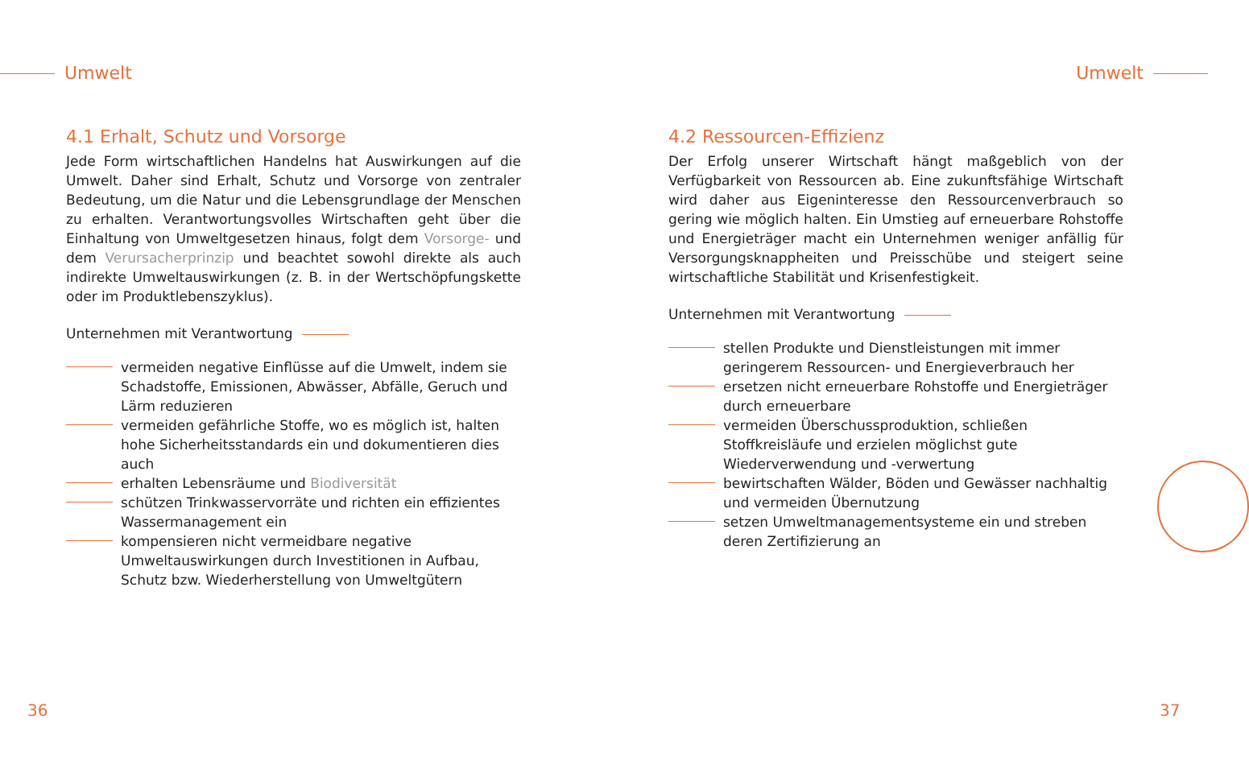Umwelt Umwelt
4.1 Erhalt, Schutz und Vorsorge
Jede Form wirtschaftlichen Handelns hat Auswirkungen auf die Umwelt. Daher sind Erhalt, Schutz und Vorsorge von zentraler Bedeutung, um die Natur und die Lebensgrundlage der Menschen zu erhalten. Verantwortungsvolles Wirtschaften geht über die Einhaltung von Umweltgesetzen hinaus, folgt dem Vorsorge- und dem Verursacherprinzip und beachtet sowohl direkte als auch indirekte Umweltauswirkungen (z. B. in der Wertschöpfungskette oder im Produktlebenszyklus).
Unternehmen mit Verantwortung
vermeiden negative Einflüsse auf die Umwelt, indem sie Schadstoffe, Emissionen, Abwässer, Abfälle, Geruch und Lärm reduzieren
vermeiden gefährliche Stoffe, wo es möglich ist, halten hohe Sicherheitsstandards ein und dokumentieren dies auch
erhalten Lebensräume und Biodiversität
schützen Trinkwasservorräte und richten ein effizientes Wassermanagement ein
kompensieren nicht vermeidbare negative Umweltauswirkungen durch Investitionen in Aufbau, Schutz bzw. Wiederherstellung von Umweltgütern
4.2 Ressourcen-Effizienz
Der Erfolg unserer Wirtschaft hängt maßgeblich von der Verfügbarkeit von Ressourcen ab. Eine zukunftsfähige Wirtschaft wird daher aus Eigeninteresse den Ressourcenverbrauch so gering wie möglich halten. Ein Umstieg auf erneuerbare Rohstoffe und Energieträger macht ein Unternehmen weniger anfällig für Versorgungsknappheiten und Preisschübe und steigert seine wirtschaftliche Stabilität und Krisenfestigkeit.
Unternehmen mit Verantwortung
stellen Produkte und Dienstleistungen mit immer geringerem Ressourcen- und Energieverbrauch her
ersetzen nicht erneuerbare Rohstoffe und Energieträger durch erneuerbare
vermeiden Überschussproduktion, schließen Stoffkreisläufe und erzielen möglichst gute Wiederverwendung und -verwertung
bewirtschaften Wälder, Böden und Gewässer nachhaltig und vermeiden Übernutzung
setzen Umweltmanagementsysteme ein und streben deren Zertifizierung an
36 37